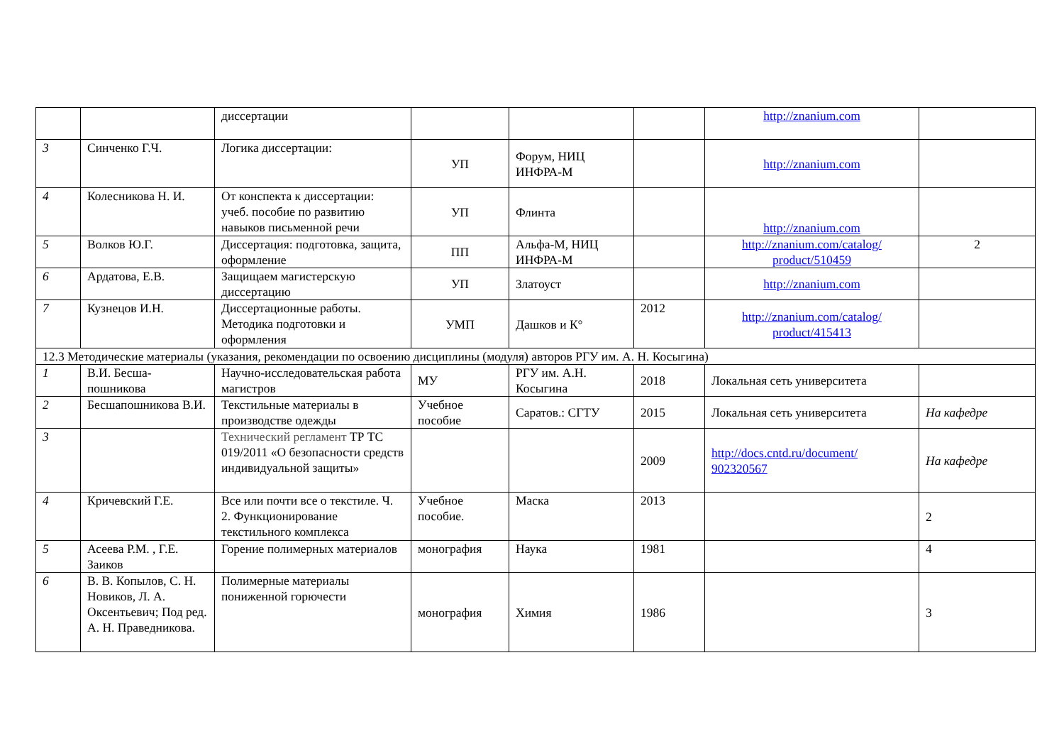| | | диссертации | | | | http://znanium.com | |
| 3 | Синченко Г.Ч. | Логика диссертации: | УП | Форум, НИЦ ИНФРА-М | | http://znanium.com | |
| 4 | Колесникова Н. И. | От конспекта к диссертации: учеб. пособие по развитию навыков письменной речи | УП | Флинта | | http://znanium.com | |
| 5 | Волков Ю.Г. | Диссертация: подготовка, защита, оформление | ПП | Альфа-М, НИЦ ИНФРА-М | | http://znanium.com/catalog/ product/510459 | 2 |
| 6 | Ардатова, Е.В. | Защищаем магистерскую диссертацию | УП | Златоуст | | http://znanium.com | |
| 7 | Кузнецов И.Н. | Диссертационные работы. Методика подготовки и оформления | УМП | Дашков и К° | 2012 | http://znanium.com/catalog/ product/415413 | |
| 12.3 Методические материалы (указания, рекомендации по освоению дисциплины (модуля) авторов РГУ им. А. Н. Косыгина) | | | | | | | |
| 1 | В.И. Бесша-пошникова | Научно-исследовательская работа магистров | МУ | РГУ им. А.Н. Косыгина | 2018 | Локальная сеть университета | |
| 2 | Бесшапошникова В.И. | Текстильные материалы в производстве одежды | Учебное пособие | Саратов.: СГТУ | 2015 | Локальная сеть университета | На кафедре |
| 3 | | Технический регламент ТР ТС 019/2011 «О безопасности средств индивидуальной защиты» | | | 2009 | http://docs.cntd.ru/document/ 902320567 | На кафедре |
| 4 | Кричевский Г.Е. | Все или почти все о текстиле. Ч. 2. Функционирование текстильного комплекса | Учебное пособие. | Маска | 2013 | | 2 |
| 5 | Асеева Р.М. , Г.Е. Заиков | Горение полимерных материалов | монография | Наука | 1981 | | 4 |
| 6 | В. В. Копылов, С. Н. Новиков, Л. А. Оксентьевич; Под ред. А. Н. Праведникова. | Полимерные материалы пониженной горючести | монография | Химия | 1986 | | 3 |